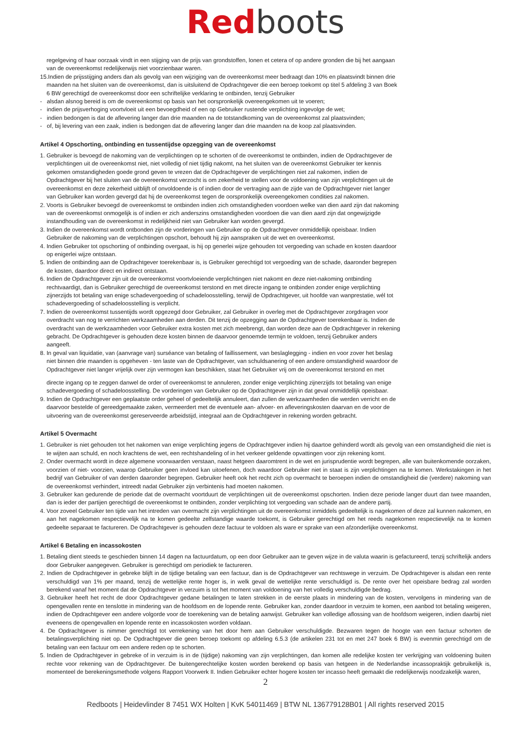Red boots
regelgeving of haar oorzaak vindt in een stijging van de prijs van grondstoffen, lonen et cetera of op andere gronden die bij het aangaan van de overeenkomst redelijkerwijs niet voorzienbaar waren.
15.Indien de prijsstijging anders dan als gevolg van een wijziging van de overeenkomst meer bedraagt dan 10% en plaatsvindt binnen drie maanden na het sluiten van de overeenkomst, dan is uitsluitend de Opdrachtgever die een beroep toekomt op titel 5 afdeling 3 van Boek 6 BW gerechtigd de overeenkomst door een schriftelijke verklaring te ontbinden, tenzij Gebruiker
- alsdan alsnog bereid is om de overeenkomst op basis van het oorspronkelijk overeengekomen uit te voeren;
- indien de prijsverhoging voortvloeit uit een bevoegdheid of een op Gebruiker rustende verplichting ingevolge de wet;
- indien bedongen is dat de aflevering langer dan drie maanden na de totstandkoming van de overeenkomst zal plaatsvinden;
- of, bij levering van een zaak, indien is bedongen dat de aflevering langer dan drie maanden na de koop zal plaatsvinden.
Artikel 4 Opschorting, ontbinding en tussentijdse opzegging van de overeenkomst
1. Gebruiker is bevoegd de nakoming van de verplichtingen op te schorten of de overeenkomst te ontbinden, indien de Opdrachtgever de verplichtingen uit de overeenkomst niet, niet volledig of niet tijdig nakomt, na het sluiten van de overeenkomst Gebruiker ter kennis gekomen omstandigheden goede grond geven te vrezen dat de Opdrachtgever de verplichtingen niet zal nakomen, indien de Opdrachtgever bij het sluiten van de overeenkomst verzocht is om zekerheid te stellen voor de voldoening van zijn verplichtingen uit de overeenkomst en deze zekerheid uitblijft of onvoldoende is of indien door de vertraging aan de zijde van de Opdrachtgever niet langer van Gebruiker kan worden gevergd dat hij de overeenkomst tegen de oorspronkelijk overeengekomen condities zal nakomen.
2. Voorts is Gebruiker bevoegd de overeenkomst te ontbinden indien zich omstandigheden voordoen welke van dien aard zijn dat nakoming van de overeenkomst onmogelijk is of indien er zich anderszins omstandigheden voordoen die van dien aard zijn dat ongewijzigde instandhouding van de overeenkomst in redelijkheid niet van Gebruiker kan worden gevergd.
3. Indien de overeenkomst wordt ontbonden zijn de vorderingen van Gebruiker op de Opdrachtgever onmiddellijk opeisbaar. Indien Gebruiker de nakoming van de verplichtingen opschort, behoudt hij zijn aanspraken uit de wet en overeenkomst.
4. Indien Gebruiker tot opschorting of ontbinding overgaat, is hij op generlei wijze gehouden tot vergoeding van schade en kosten daardoor op enigerlei wijze ontstaan.
5. Indien de ontbinding aan de Opdrachtgever toerekenbaar is, is Gebruiker gerechtigd tot vergoeding van de schade, daaronder begrepen de kosten, daardoor direct en indirect ontstaan.
6. Indien de Opdrachtgever zijn uit de overeenkomst voortvloeiende verplichtingen niet nakomt en deze niet-nakoming ontbinding rechtvaardigt, dan is Gebruiker gerechtigd de overeenkomst terstond en met directe ingang te ontbinden zonder enige verplichting zijnerzijds tot betaling van enige schadevergoeding of schadeloosstelling, terwijl de Opdrachtgever, uit hoofde van wanprestatie, wél tot schadevergoeding of schadeloosstelling is verplicht.
7. Indien de overeenkomst tussentijds wordt opgezegd door Gebruiker, zal Gebruiker in overleg met de Opdrachtgever zorgdragen voor overdracht van nog te verrichten werkzaamheden aan derden. Dit tenzij de opzegging aan de Opdrachtgever toerekenbaar is. Indien de overdracht van de werkzaamheden voor Gebruiker extra kosten met zich meebrengt, dan worden deze aan de Opdrachtgever in rekening gebracht. De Opdrachtgever is gehouden deze kosten binnen de daarvoor genoemde termijn te voldoen, tenzij Gebruiker anders aangeeft.
8. In geval van liquidatie, van (aanvrage van) surséance van betaling of faillissement, van beslaglegging - indien en voor zover het beslag niet binnen drie maanden is opgeheven - ten laste van de Opdrachtgever, van schuldsanering of een andere omstandigheid waardoor de Opdrachtgever niet langer vrijelijk over zijn vermogen kan beschikken, staat het Gebruiker vrij om de overeenkomst terstond en met
directe ingang op te zeggen danwel de order of overeenkomst te annuleren, zonder enige verplichting zijnerzijds tot betaling van enige schadevergoeding of schadeloosstelling. De vorderingen van Gebruiker op de Opdrachtgever zijn in dat geval onmiddellijk opeisbaar.
9. Indien de Opdrachtgever een geplaatste order geheel of gedeeltelijk annuleert, dan zullen de werkzaamheden die werden verricht en de daarvoor bestelde of gereedgemaakte zaken, vermeerdert met de eventuele aan- afvoer- en afleveringskosten daarvan en de voor de uitvoering van de overeenkomst gereserveerde arbeidstijd, integraal aan de Opdrachtgever in rekening worden gebracht.
Artikel 5 Overmacht
1. Gebruiker is niet gehouden tot het nakomen van enige verplichting jegens de Opdrachtgever indien hij daartoe gehinderd wordt als gevolg van een omstandigheid die niet is te wijten aan schuld, en noch krachtens de wet, een rechtshandeling of in het verkeer geldende opvattingen voor zijn rekening komt.
2. Onder overmacht wordt in deze algemene voorwaarden verstaan, naast hetgeen daaromtrent in de wet en jurisprudentie wordt begrepen, alle van buitenkomende oorzaken, voorzien of niet- voorzien, waarop Gebruiker geen invloed kan uitoefenen, doch waardoor Gebruiker niet in staat is zijn verplichtingen na te komen. Werkstakingen in het bedrijf van Gebruiker of van derden daaronder begrepen. Gebruiker heeft ook het recht zich op overmacht te beroepen indien de omstandigheid die (verdere) nakoming van de overeenkomst verhindert, intreedt nadat Gebruiker zijn verbintenis had moeten nakomen.
3. Gebruiker kan gedurende de periode dat de overmacht voortduurt de verplichtingen uit de overeenkomst opschorten. Indien deze periode langer duurt dan twee maanden, dan is ieder der partijen gerechtigd de overeenkomst te ontbinden, zonder verplichting tot vergoeding van schade aan de andere partij.
4. Voor zoveel Gebruiker ten tijde van het intreden van overmacht zijn verplichtingen uit de overeenkomst inmiddels gedeeltelijk is nagekomen of deze zal kunnen nakomen, en aan het nagekomen respectievelijk na te komen gedeelte zelfstandige waarde toekomt, is Gebruiker gerechtigd om het reeds nagekomen respectievelijk na te komen gedeelte separaat te factureren. De Opdrachtgever is gehouden deze factuur te voldoen als ware er sprake van een afzonderlijke overeenkomst.
Artikel 6 Betaling en incassokosten
1. Betaling dient steeds te geschieden binnen 14 dagen na factuurdatum, op een door Gebruiker aan te geven wijze in de valuta waarin is gefactureerd, tenzij schriftelijk anders door Gebruiker aangegeven. Gebruiker is gerechtigd om periodiek te factureren.
2. Indien de Opdrachtgever in gebreke blijft in de tijdige betaling van een factuur, dan is de Opdrachtgever van rechtswege in verzuim. De Opdrachtgever is alsdan een rente verschuldigd van 1% per maand, tenzij de wettelijke rente hoger is, in welk geval de wettelijke rente verschuldigd is. De rente over het opeisbare bedrag zal worden berekend vanaf het moment dat de Opdrachtgever in verzuim is tot het moment van voldoening van het volledig verschuldigde bedrag.
3. Gebruiker heeft het recht de door Opdrachtgever gedane betalingen te laten strekken in de eerste plaats in mindering van de kosten, vervolgens in mindering van de opengevallen rente en tenslotte in mindering van de hoofdsom en de lopende rente. Gebruiker kan, zonder daardoor in verzuim te komen, een aanbod tot betaling weigeren, indien de Opdrachtgever een andere volgorde voor de toerekening van de betaling aanwijst. Gebruiker kan volledige aflossing van de hoofdsom weigeren, indien daarbij niet eveneens de opengevallen en lopende rente en incassokosten worden voldaan.
4. De Opdrachtgever is nimmer gerechtigd tot verrekening van het door hem aan Gebruiker verschuldigde. Bezwaren tegen de hoogte van een factuur schorten de betalingsverplichting niet op. De Opdrachtgever die geen beroep toekomt op afdeling 6.5.3 (de artikelen 231 tot en met 247 boek 6 BW) is evenmin gerechtigd om de betaling van een factuur om een andere reden op te schorten.
5. Indien de Opdrachtgever in gebreke of in verzuim is in de (tijdige) nakoming van zijn verplichtingen, dan komen alle redelijke kosten ter verkrijging van voldoening buiten rechte voor rekening van de Opdrachtgever. De buitengerechtelijke kosten worden berekend op basis van hetgeen in de Nederlandse incassopraktijk gebruikelijk is, momenteel de berekeningsmethode volgens Rapport Voorwerk II. Indien Gebruiker echter hogere kosten ter incasso heeft gemaakt die redelijkerwijs noodzakelijk waren,
2
Redboots | Heidevlinder 8 7451 WX Holten | KvK 54011469 | BTW NL 136779128B01 | All rights reserved 2015